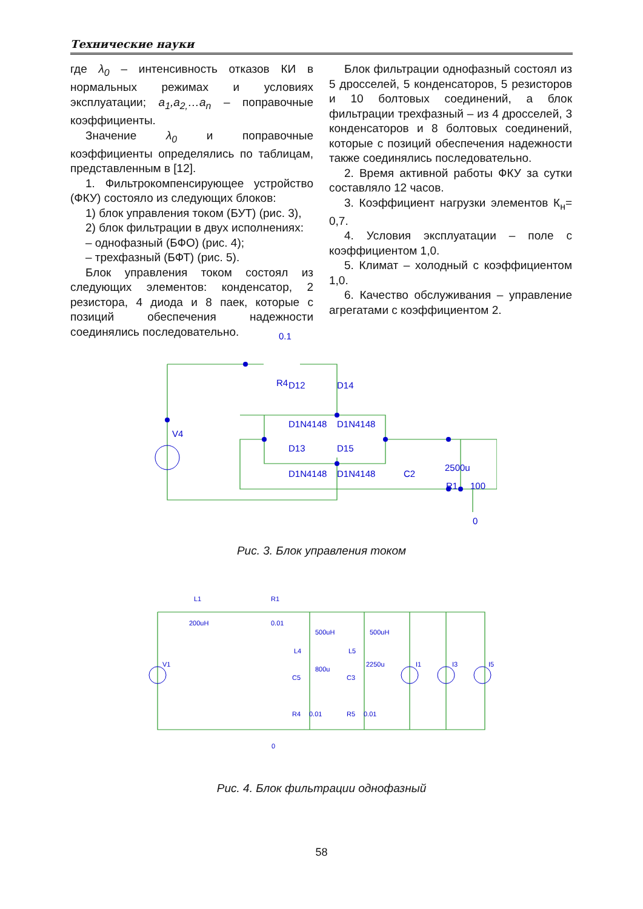Технические науки
где λ<sub>0</sub> – интенсивность отказов КИ в нормальных режимах и условиях эксплуатации; a<sub>1</sub>,a<sub>2,</sub>…a<sub>n</sub> – поправочные коэффициенты.
Значение λ<sub>0</sub> и поправочные коэффициенты определялись по таблицам, представленным в [12].
1. Фильтрокомпенсирующее устройство (ФКУ) состояло из следующих блоков:
1) блок управления током (БУТ) (рис. 3),
2) блок фильтрации в двух исполнениях:
– однофазный (БФО) (рис. 4);
– трехфазный (БФТ) (рис. 5).
Блок управления током состоял из следующих элементов: конденсатор, 2 резистора, 4 диода и 8 паек, которые с позиций обеспечения надежности соединялись последовательно.
Блок фильтрации однофазный состоял из 5 дросселей, 5 конденсаторов, 5 резисторов и 10 болтовых соединений, а блок фильтрации трехфазный – из 4 дросселей, 3 конденсаторов и 8 болтовых соединений, которые с позиций обеспечения надежности также соединялись последовательно.
2. Время активной работы ФКУ за сутки составляло 12 часов.
3. Коэффициент нагрузки элементов К<sub>н</sub>= 0,7.
4. Условия эксплуатации – поле с коэффициентом 1,0.
5. Климат – холодный с коэффициентом 1,0.
6. Качество обслуживания – управление агрегатами с коэффициентом 2.
0.1
R4
D12
D14
V4
D1N4148
D1N4148
D13
D15
D1N4148
D1N4148
C2
2500u
R1
100
0
Рис. 3. Блок управления током
L1
200uH
R1
0.01
500uH
500uH
L4
L5
800u
2250u
C5
C3
V1
I1
I3
I5
R4
0.01
R5
0.01
0
Рис. 4. Блок фильтрации однофазный
58